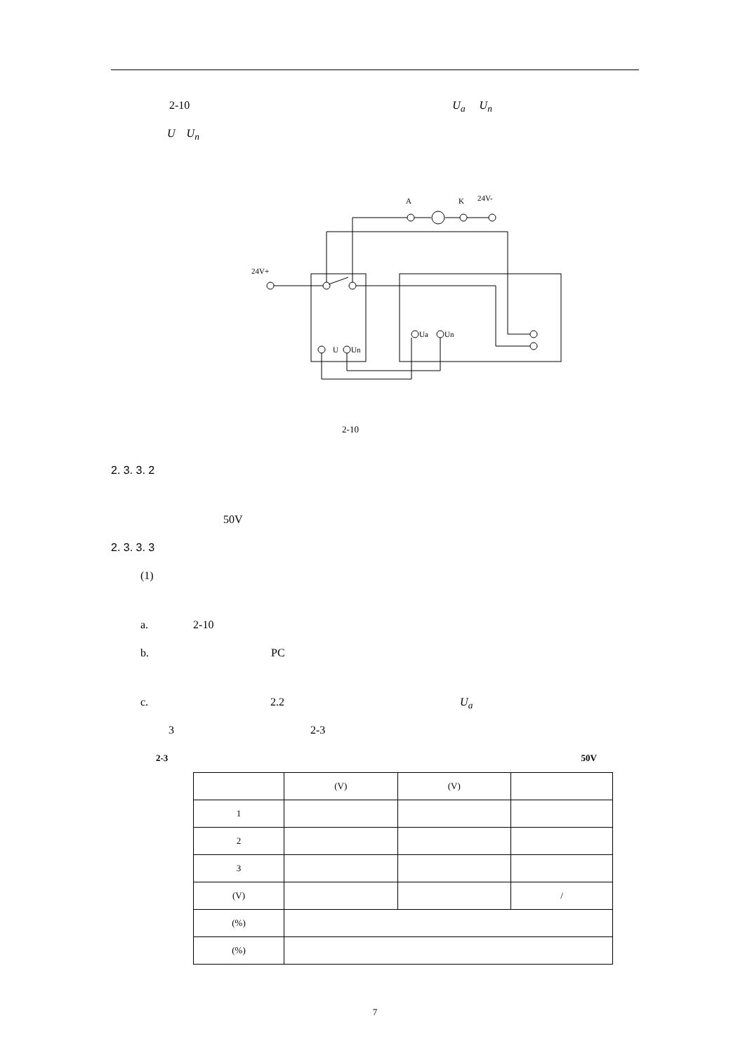2-10 U<sub>a</sub> U<sub>n</sub>
U U<sub>n</sub>
A
K
24V-
24V+
U
Un
Ua
Un
2-10
2. 3. 3. 2
50V
2. 3. 3. 3
(1)
a. 2-10
b. PC
c. 2.2 U<sub>a</sub>
3 2-3
2-3 50V
| | (V) | (V) | |
| 1 | | | |
| 2 | | | |
| 3 | | | |
| (V) | | | / |
| (%) | | | |
| (%) | | | |
7